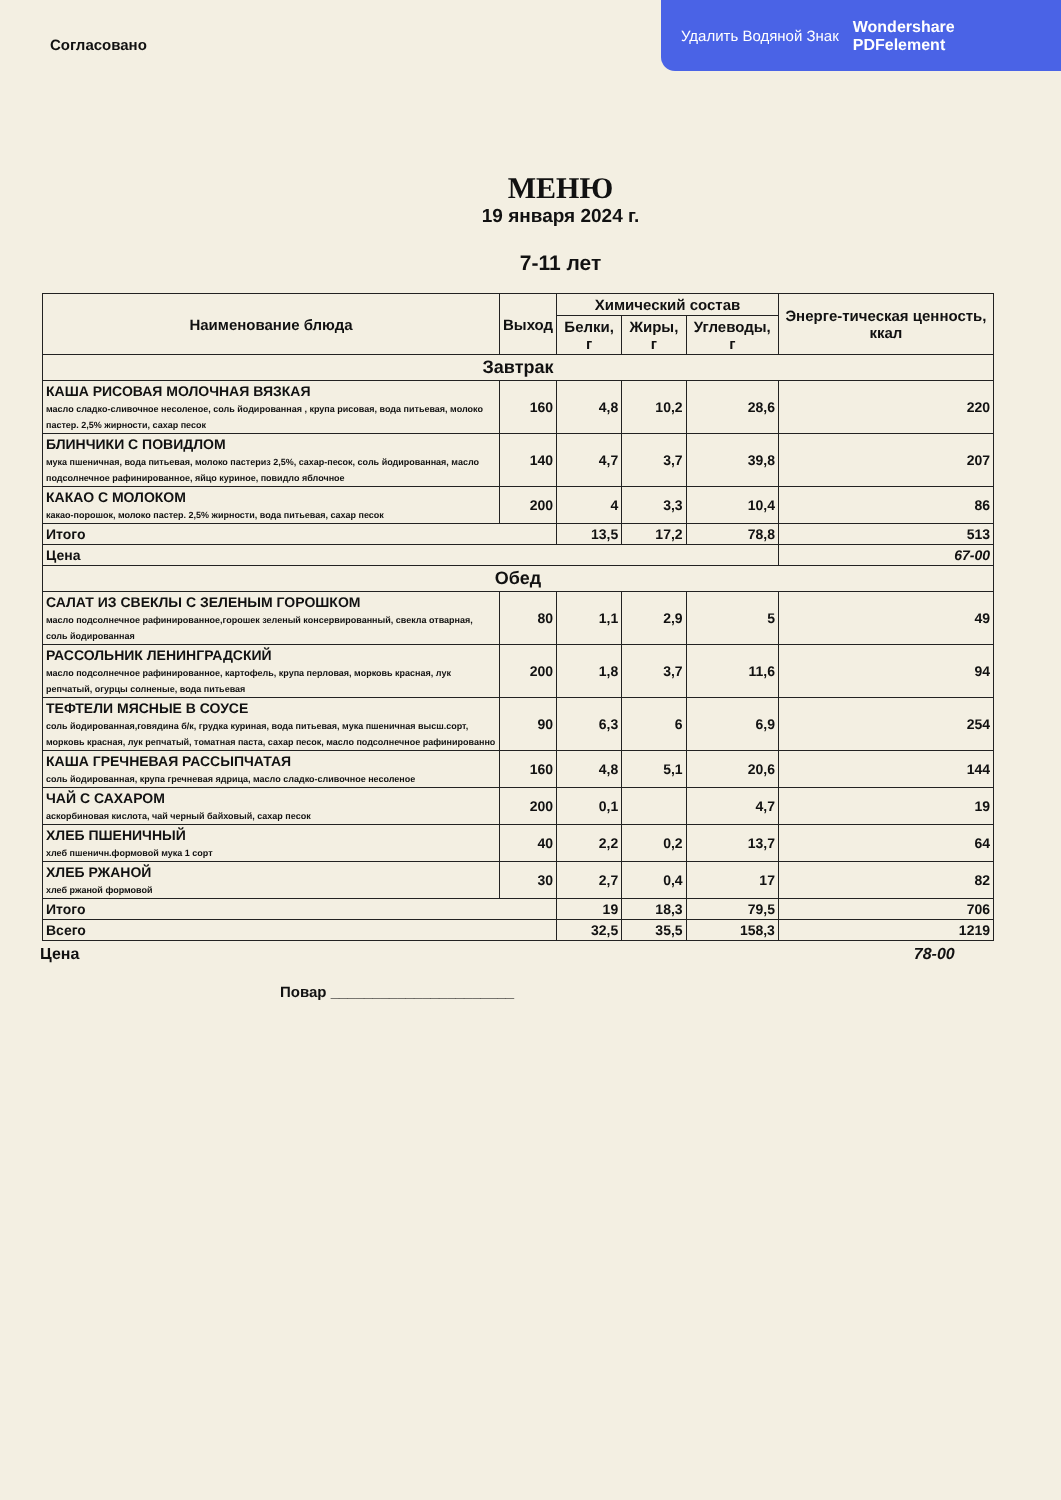Удалить Водяной Знак Wondershare
PDFelement
Согласовано
МЕНЮ
19 января 2024 г.
7-11 лет
| Наименование блюда | Выход | Химический состав | | | Энерге-тическая ценность, ккал |
| --- | --- | --- | --- | --- | --- |
| | | Белки, г | Жиры, г | Углеводы, г | |
| Завтрак | | | | | |
| КАША РИСОВАЯ МОЛОЧНАЯ ВЯЗКАЯ масло сладко-сливочное несоленое, соль йодированная , крупа рисовая, вода питьевая, молоко пастер. 2,5% жирности, сахар песок | 160 | 4,8 | 10,2 | 28,6 | 220 |
| БЛИНЧИКИ С ПОВИДЛОМ мука пшеничная, вода питьевая, молоко пастериз 2,5%, сахар-песок, соль йодированная, масло подсолнечное рафинированное, яйцо куриное, повидло яблочное | 140 | 4,7 | 3,7 | 39,8 | 207 |
| КАКАО С МОЛОКОМ какао-порошок, молоко пастер. 2,5% жирности, вода питьевая, сахар песок | 200 | 4 | 3,3 | 10,4 | 86 |
| Итого | | 13,5 | 17,2 | 78,8 | 513 |
| Цена | | | | | 67-00 |
| Обед | | | | | |
| САЛАТ ИЗ СВЕКЛЫ С ЗЕЛЕНЫМ ГОРОШКОМ масло подсолнечное рафинированное,горошек зеленый консервированный, свекла отварная, соль йодированная | 80 | 1,1 | 2,9 | 5 | 49 |
| РАССОЛЬНИК ЛЕНИНГРАДСКИЙ масло подсолнечное рафинированное, картофель, крупа перловая, морковь красная, лук репчатый, огурцы солненые, вода питьевая | 200 | 1,8 | 3,7 | 11,6 | 94 |
| ТЕФТЕЛИ МЯСНЫЕ В СОУСЕ соль йодированная,говядина б/к, грудка куриная, вода питьевая, мука пшеничная высш.сорт, морковь красная, лук репчатый, томатная паста, сахар песок, масло подсолнечное рафинированно | 90 | 6,3 | 6 | 6,9 | 254 |
| КАША ГРЕЧНЕВАЯ РАССЫПЧАТАЯ соль йодированная, крупа гречневая ядрица, масло сладко-сливочное несоленое | 160 | 4,8 | 5,1 | 20,6 | 144 |
| ЧАЙ С САХАРОМ аскорбиновая кислота, чай черный байховый, сахар песок | 200 | 0,1 | | 4,7 | 19 |
| ХЛЕБ ПШЕНИЧНЫЙ хлеб пшеничн.формовой мука 1 сорт | 40 | 2,2 | 0,2 | 13,7 | 64 |
| ХЛЕБ РЖАНОЙ хлеб ржаной формовой | 30 | 2,7 | 0,4 | 17 | 82 |
| Итого | | 19 | 18,3 | 79,5 | 706 |
| Всего | | 32,5 | 35,5 | 158,3 | 1219 |
Цена 78-00
Повар ______________________